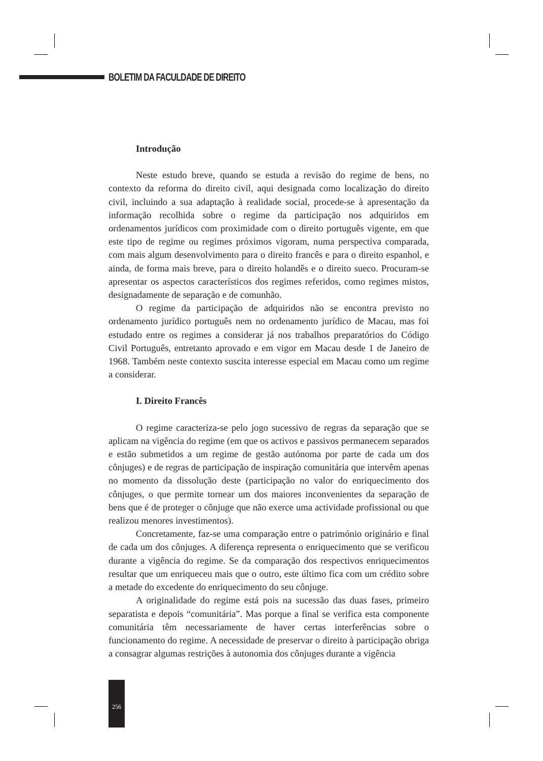BOLETIM DA FACULDADE DE DIREITO
Introdução
Neste estudo breve, quando se estuda a revisão do regime de bens, no contexto da reforma do direito civil, aqui designada como localização do direito civil, incluindo a sua adaptação à realidade social, procede-se à apresentação da informação recolhida sobre o regime da participação nos adquiridos em ordenamentos jurídicos com proximidade com o direito português vigente, em que este tipo de regime ou regimes próximos vigoram, numa perspectiva comparada, com mais algum desenvolvimento para o direito francês e para o direito espanhol, e ainda, de forma mais breve, para o direito holandês e o direito sueco. Procuram-se apresentar os aspectos característicos dos regimes referidos, como regimes mistos, designadamente de separação e de comunhão.
O regime da participação de adquiridos não se encontra previsto no ordenamento jurídico português nem no ordenamento jurídico de Macau, mas foi estudado entre os regimes a considerar já nos trabalhos preparatórios do Código Civil Português, entretanto aprovado e em vigor em Macau desde 1 de Janeiro de 1968. Também neste contexto suscita interesse especial em Macau como um regime a considerar.
I. Direito Francês
O regime caracteriza-se pelo jogo sucessivo de regras da separação que se aplicam na vigência do regime (em que os activos e passivos permanecem separados e estão submetidos a um regime de gestão autónoma por parte de cada um dos cônjuges) e de regras de participação de inspiração comunitária que intervêm apenas no momento da dissolução deste (participação no valor do enriquecimento dos cônjuges, o que permite tornear um dos maiores inconvenientes da separação de bens que é de proteger o cônjuge que não exerce uma actividade profissional ou que realizou menores investimentos).
Concretamente, faz-se uma comparação entre o património originário e final de cada um dos cônjuges. A diferença representa o enriquecimento que se verificou durante a vigência do regime. Se da comparação dos respectivos enriquecimentos resultar que um enriqueceu mais que o outro, este último fica com um crédito sobre a metade do excedente do enriquecimento do seu cônjuge.
A originalidade do regime está pois na sucessão das duas fases, primeiro separatista e depois “comunitária”. Mas porque a final se verifica esta componente comunitária têm necessariamente de haver certas interferências sobre o funcionamento do regime. A necessidade de preservar o direito à participação obriga a consagrar algumas restrições à autonomia dos cônjuges durante a vigência
256